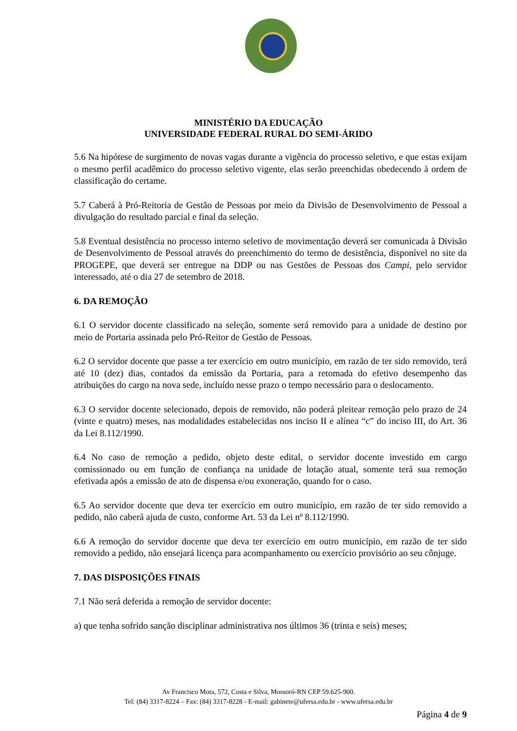MINISTÉRIO DA EDUCAÇÃO
UNIVERSIDADE FEDERAL RURAL DO SEMI-ÁRIDO
5.6 Na hipótese de surgimento de novas vagas durante a vigência do processo seletivo, e que estas exijam o mesmo perfil acadêmico do processo seletivo vigente, elas serão preenchidas obedecendo à ordem de classificação do certame.
5.7 Caberá à Pró-Reitoria de Gestão de Pessoas por meio da Divisão de Desenvolvimento de Pessoal a divulgação do resultado parcial e final da seleção.
5.8 Eventual desistência no processo interno seletivo de movimentação deverá ser comunicada à Divisão de Desenvolvimento de Pessoal através do preenchimento do termo de desistência, disponível no site da PROGEPE, que deverá ser entregue na DDP ou nas Gestões de Pessoas dos Campi, pelo servidor interessado, até o dia 27 de setembro de 2018.
6. DA REMOÇÃO
6.1 O servidor docente classificado na seleção, somente será removido para a unidade de destino por meio de Portaria assinada pelo Pró-Reitor de Gestão de Pessoas.
6.2 O servidor docente que passe a ter exercício em outro município, em razão de ter sido removido, terá até 10 (dez) dias, contados da emissão da Portaria, para a retomada do efetivo desempenho das atribuições do cargo na nova sede, incluído nesse prazo o tempo necessário para o deslocamento.
6.3 O servidor docente selecionado, depois de removido, não poderá pleitear remoção pelo prazo de 24 (vinte e quatro) meses, nas modalidades estabelecidas nos inciso II e alínea “c” do inciso III, do Art. 36 da Lei 8.112/1990.
6.4 No caso de remoção a pedido, objeto deste edital, o servidor docente investido em cargo comissionado ou em função de confiança na unidade de lotação atual, somente terá sua remoção efetivada após a emissão de ato de dispensa e/ou exoneração, quando for o caso.
6.5 Ao servidor docente que deva ter exercício em outro município, em razão de ter sido removido a pedido, não caberá ajuda de custo, conforme Art. 53 da Lei nº 8.112/1990.
6.6 A remoção do servidor docente que deva ter exercício em outro município, em razão de ter sido removido a pedido, não ensejará licença para acompanhamento ou exercício provisório ao seu cônjuge.
7. DAS DISPOSIÇÕES FINAIS
7.1 Não será deferida a remoção de servidor docente:
a) que tenha sofrido sanção disciplinar administrativa nos últimos 36 (trinta e seis) meses;
Av Francisco Mota, 572, Costa e Silva, Mossoró-RN CEP 59.625-900.
Tel: (84) 3317-8224 – Fax: (84) 3317-8228 - E-mail: gabinete@ufersa.edu.br - www.ufersa.edu.br
Página 4 de 9